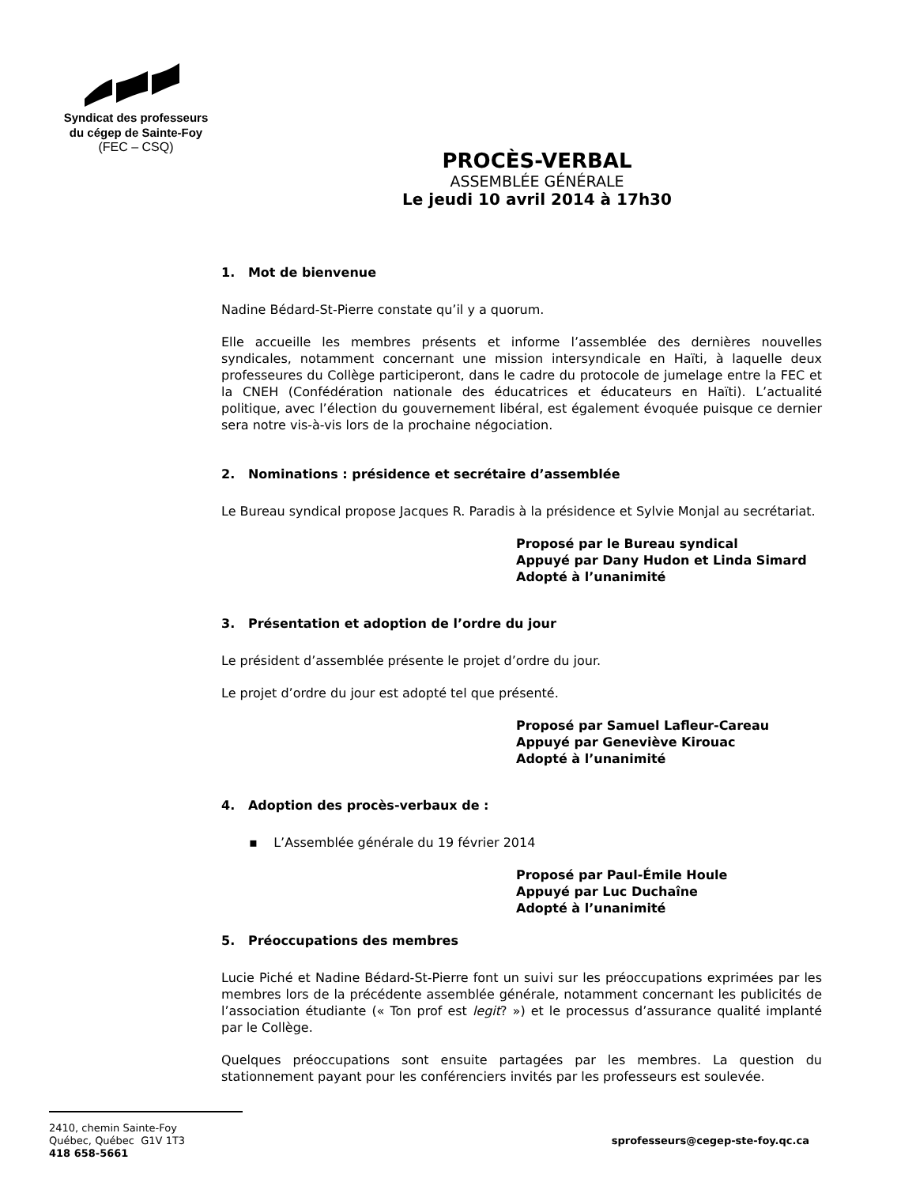Syndicat des professeurs
du cégep de Sainte-Foy
(FEC – CSQ)
PROCÈS-VERBAL
ASSEMBLÉE GÉNÉRALE
Le jeudi 10 avril 2014 à 17h30
1. Mot de bienvenue
Nadine Bédard-St-Pierre constate qu’il y a quorum.
Elle accueille les membres présents et informe l’assemblée des dernières nouvelles syndicales, notamment concernant une mission intersyndicale en Haïti, à laquelle deux professeures du Collège participeront, dans le cadre du protocole de jumelage entre la FEC et la CNEH (Confédération nationale des éducatrices et éducateurs en Haïti). L’actualité politique, avec l’élection du gouvernement libéral, est également évoquée puisque ce dernier sera notre vis-à-vis lors de la prochaine négociation.
2. Nominations : présidence et secrétaire d’assemblée
Le Bureau syndical propose Jacques R. Paradis à la présidence et Sylvie Monjal au secrétariat.
Proposé par le Bureau syndical
Appuyé par Dany Hudon et Linda Simard
Adopté à l’unanimité
3. Présentation et adoption de l’ordre du jour
Le président d’assemblée présente le projet d’ordre du jour.
Le projet d’ordre du jour est adopté tel que présenté.
Proposé par Samuel Lafleur-Careau
Appuyé par Geneviève Kirouac
Adopté à l’unanimité
4. Adoption des procès-verbaux de :
▪ L’Assemblée générale du 19 février 2014
Proposé par Paul-Émile Houle
Appuyé par Luc Duchaîne
Adopté à l’unanimité
5. Préoccupations des membres
Lucie Piché et Nadine Bédard-St-Pierre font un suivi sur les préoccupations exprimées par les membres lors de la précédente assemblée générale, notamment concernant les publicités de l’association étudiante (« Ton prof est legit? ») et le processus d’assurance qualité implanté par le Collège.
Quelques préoccupations sont ensuite partagées par les membres. La question du stationnement payant pour les conférenciers invités par les professeurs est soulevée.
2410, chemin Sainte-Foy
Québec, Québec G1V 1T3
418 658-5661
sprofesseurs@cegep-ste-foy.qc.ca